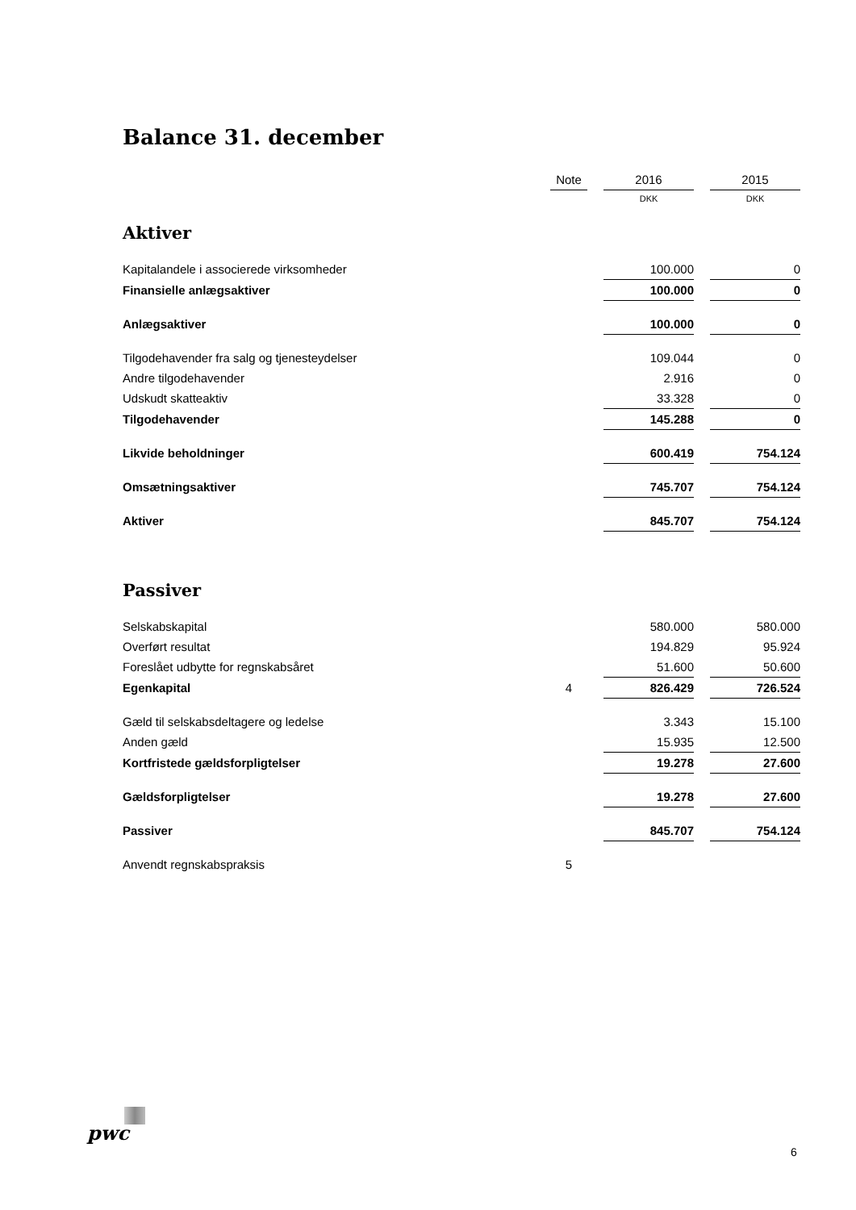Balance 31. december
| | Note | | 2016 | | 2015 |
| --- | --- | --- | --- | --- | --- |
| | | | DKK | | DKK |
| Aktiver | | | | | |
| Kapitalandele i associerede virksomheder | | | 100.000 | | 0 |
| Finansielle anlægsaktiver | | | 100.000 | | 0 |
| Anlægsaktiver | | | 100.000 | | 0 |
| Tilgodehavender fra salg og tjenesteydelser | | | 109.044 | | 0 |
| Andre tilgodehavender | | | 2.916 | | 0 |
| Udskudt skatteaktiv | | | 33.328 | | 0 |
| Tilgodehavender | | | 145.288 | | 0 |
| Likvide beholdninger | | | 600.419 | | 754.124 |
| Omsætningsaktiver | | | 745.707 | | 754.124 |
| Aktiver | | | 845.707 | | 754.124 |
| Passiver | | | | | |
| Selskabskapital | | | 580.000 | | 580.000 |
| Overført resultat | | | 194.829 | | 95.924 |
| Foreslået udbytte for regnskabsåret | | | 51.600 | | 50.600 |
| Egenkapital | 4 | | 826.429 | | 726.524 |
| Gæld til selskabsdeltagere og ledelse | | | 3.343 | | 15.100 |
| Anden gæld | | | 15.935 | | 12.500 |
| Kortfristede gældsforpligtelser | | | 19.278 | | 27.600 |
| Gældsforpligtelser | | | 19.278 | | 27.600 |
| Passiver | | | 845.707 | | 754.124 |
| Anvendt regnskabspraksis | 5 | | | | |
pwc
6